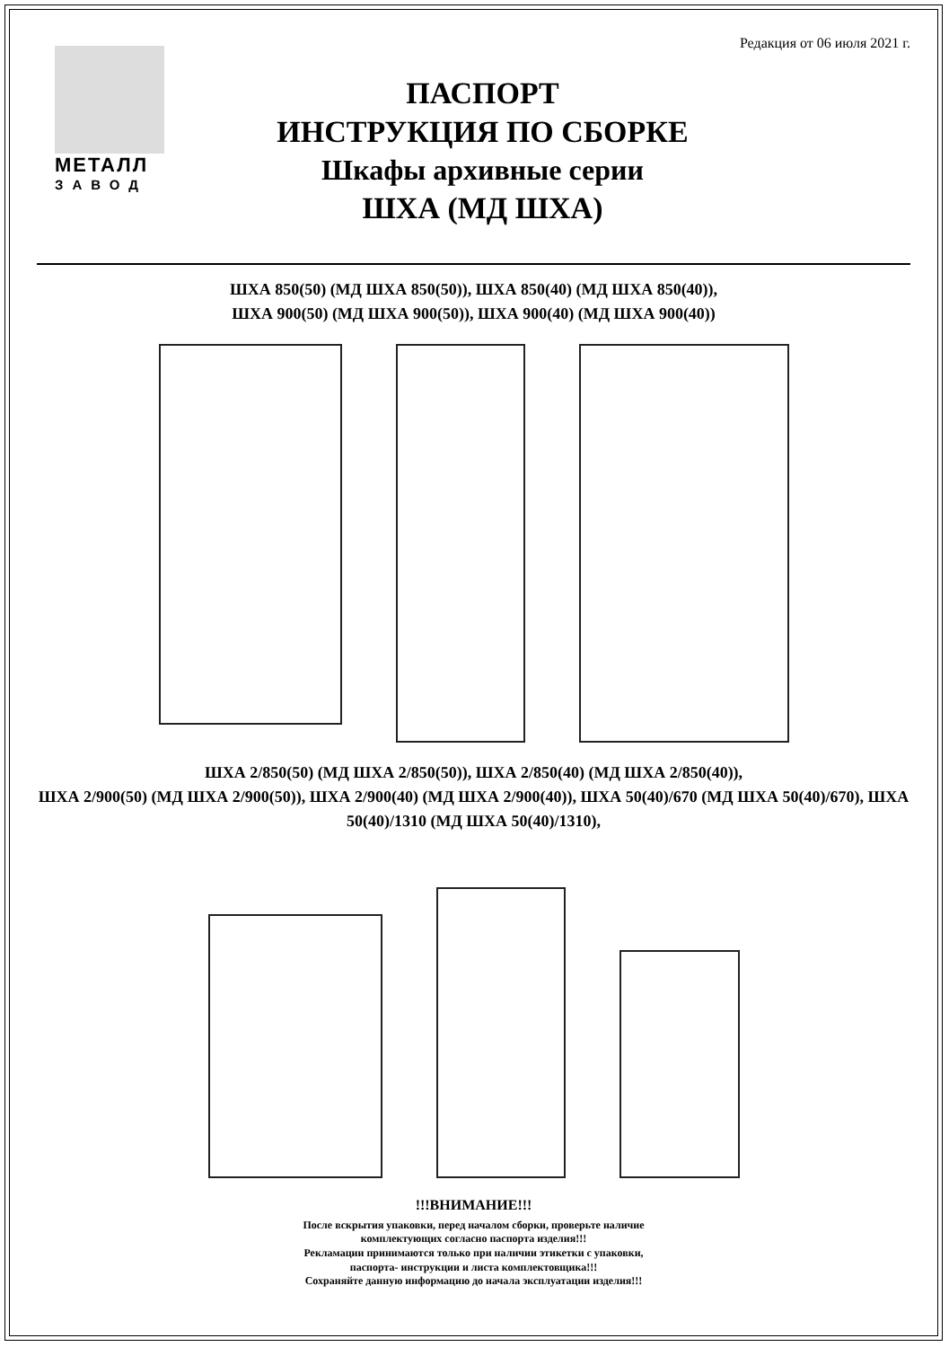Редакция от 06 июля 2021 г.
МЕТАЛЛ
ЗАВОД
ПАСПОРТ
ИНСТРУКЦИЯ ПО СБОРКЕ
Шкафы архивные серии
ШХА (МД ШХА)
ШХА 850(50) (МД ШХА 850(50)), ШХА 850(40) (МД ШХА 850(40)),
ШХА 900(50) (МД ШХА 900(50)), ШХА 900(40) (МД ШХА 900(40))
ШХА 2/850(50) (МД ШХА 2/850(50)), ШХА 2/850(40) (МД ШХА 2/850(40)),
ШХА 2/900(50) (МД ШХА 2/900(50)), ШХА 2/900(40) (МД ШХА 2/900(40)), ШХА 50(40)/670 (МД ШХА 50(40)/670), ШХА 50(40)/1310 (МД ШХА 50(40)/1310),
!!!ВНИМАНИЕ!!!
После вскрытия упаковки, перед началом сборки, проверьте наличие
комплектующих согласно паспорта изделия!!!
Рекламации принимаются только при наличии этикетки с упаковки,
паспорта- инструкции и листа комплектовщика!!!
Сохраняйте данную информацию до начала эксплуатации изделия!!!